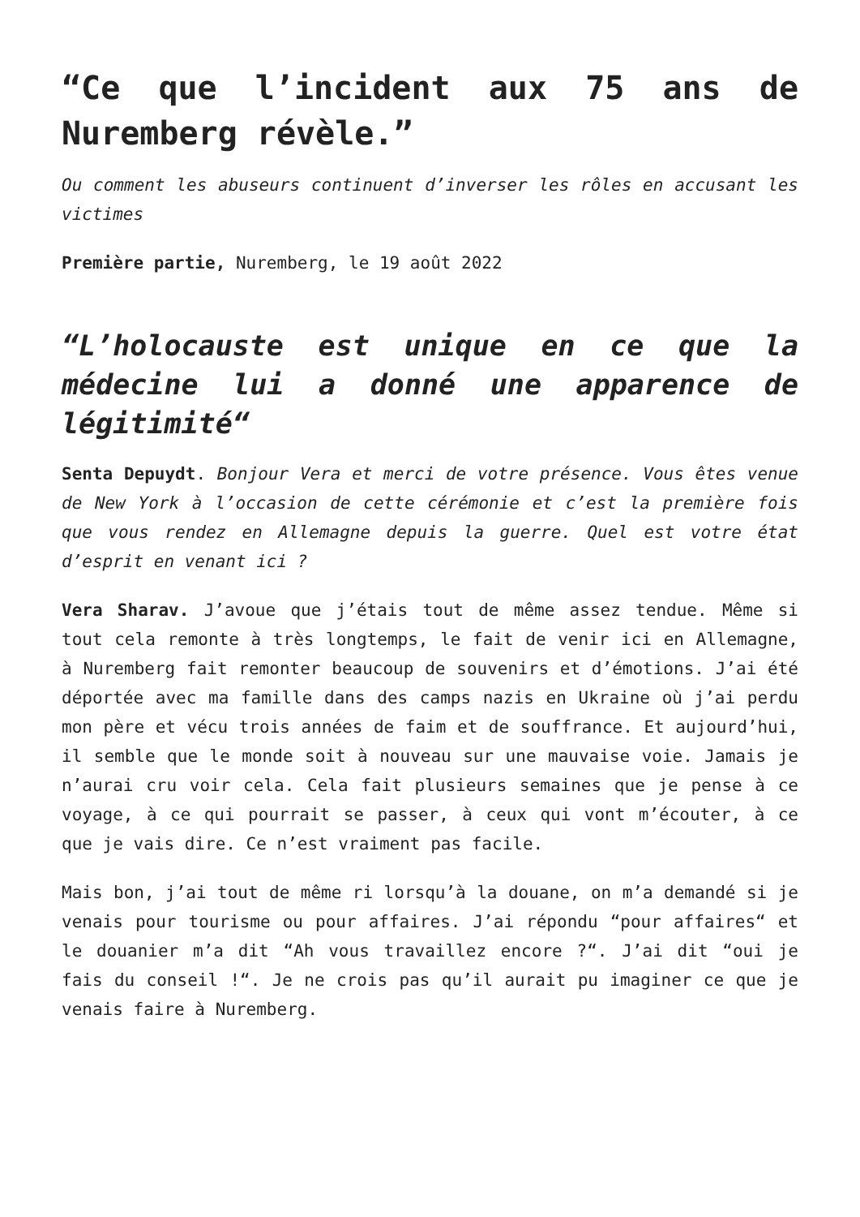“Ce que l’incident aux 75 ans de Nuremberg révèle.”
Ou comment les abuseurs continuent d’inverser les rôles en accusant les victimes
Première partie, Nuremberg, le 19 août 2022
“L’holocauste est unique en ce que la médecine lui a donné une apparence de légitimité“
Senta Depuydt. Bonjour Vera et merci de votre présence. Vous êtes venue de New York à l’occasion de cette cérémonie et c’est la première fois que vous rendez en Allemagne depuis la guerre. Quel est votre état d’esprit en venant ici ?
Vera Sharav. J’avoue que j’étais tout de même assez tendue. Même si tout cela remonte à très longtemps, le fait de venir ici en Allemagne, à Nuremberg fait remonter beaucoup de souvenirs et d’émotions. J’ai été déportée avec ma famille dans des camps nazis en Ukraine où j’ai perdu mon père et vécu trois années de faim et de souffrance. Et aujourd’hui, il semble que le monde soit à nouveau sur une mauvaise voie. Jamais je n’aurai cru voir cela. Cela fait plusieurs semaines que je pense à ce voyage, à ce qui pourrait se passer, à ceux qui vont m’écouter, à ce que je vais dire. Ce n’est vraiment pas facile.
Mais bon, j’ai tout de même ri lorsqu’à la douane, on m’a demandé si je venais pour tourisme ou pour affaires. J’ai répondu “pour affaires“ et le douanier m’a dit “Ah vous travaillez encore ?“. J’ai dit “oui je fais du conseil !“. Je ne crois pas qu’il aurait pu imaginer ce que je venais faire à Nuremberg.